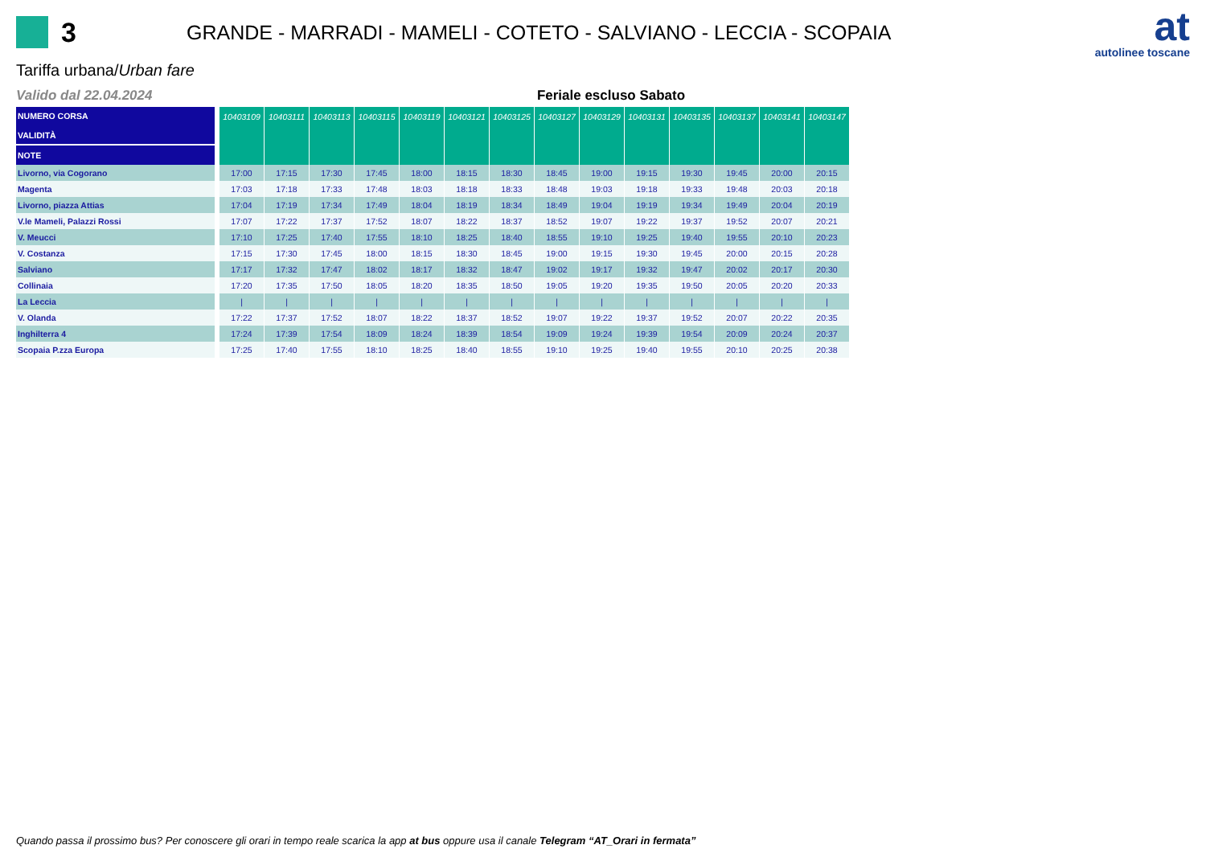3
GRANDE - MARRADI - MAMELI - COTETO - SALVIANO - LECCIA - SCOPAIA
at
autolinee toscane
Tariffa urbana/Urban fare
Valido dal 22.04.2024 Feriale escluso Sabato
| NUMERO CORSA VALIDITÀ | 10403109 | 10403111 | 10403113 | 10403115 | 10403119 | 10403121 | 10403125 | 10403127 | 10403129 | 10403131 | 10403135 | 10403137 | 10403141 | 10403147 |
| --- | --- | --- | --- | --- | --- | --- | --- | --- | --- | --- | --- | --- | --- | --- |
| NOTE | | | | | | | | | | | | | | |
| Livorno, via Cogorano | 17:00 | 17:15 | 17:30 | 17:45 | 18:00 | 18:15 | 18:30 | 18:45 | 19:00 | 19:15 | 19:30 | 19:45 | 20:00 | 20:15 |
| Magenta | 17:03 | 17:18 | 17:33 | 17:48 | 18:03 | 18:18 | 18:33 | 18:48 | 19:03 | 19:18 | 19:33 | 19:48 | 20:03 | 20:18 |
| Livorno, piazza Attias | 17:04 | 17:19 | 17:34 | 17:49 | 18:04 | 18:19 | 18:34 | 18:49 | 19:04 | 19:19 | 19:34 | 19:49 | 20:04 | 20:19 |
| V.le Mameli, Palazzi Rossi | 17:07 | 17:22 | 17:37 | 17:52 | 18:07 | 18:22 | 18:37 | 18:52 | 19:07 | 19:22 | 19:37 | 19:52 | 20:07 | 20:21 |
| V. Meucci | 17:10 | 17:25 | 17:40 | 17:55 | 18:10 | 18:25 | 18:40 | 18:55 | 19:10 | 19:25 | 19:40 | 19:55 | 20:10 | 20:23 |
| V. Costanza | 17:15 | 17:30 | 17:45 | 18:00 | 18:15 | 18:30 | 18:45 | 19:00 | 19:15 | 19:30 | 19:45 | 20:00 | 20:15 | 20:28 |
| Salviano | 17:17 | 17:32 | 17:47 | 18:02 | 18:17 | 18:32 | 18:47 | 19:02 | 19:17 | 19:32 | 19:47 | 20:02 | 20:17 | 20:30 |
| Collinaia | 17:20 | 17:35 | 17:50 | 18:05 | 18:20 | 18:35 | 18:50 | 19:05 | 19:20 | 19:35 | 19:50 | 20:05 | 20:20 | 20:33 |
| La Leccia | / | / | / | / | / | / | / | / | / | / | / | / | / | / |
| V. Olanda | 17:22 | 17:37 | 17:52 | 18:07 | 18:22 | 18:37 | 18:52 | 19:07 | 19:22 | 19:37 | 19:52 | 20:07 | 20:22 | 20:35 |
| Inghilterra 4 | 17:24 | 17:39 | 17:54 | 18:09 | 18:24 | 18:39 | 18:54 | 19:09 | 19:24 | 19:39 | 19:54 | 20:09 | 20:24 | 20:37 |
| Scopaia P.zza Europa | 17:25 | 17:40 | 17:55 | 18:10 | 18:25 | 18:40 | 18:55 | 19:10 | 19:25 | 19:40 | 19:55 | 20:10 | 20:25 | 20:38 |
Quando passa il prossimo bus? Per conoscere gli orari in tempo reale scarica la app at bus oppure usa il canale Telegram “AT_Orari in fermata”